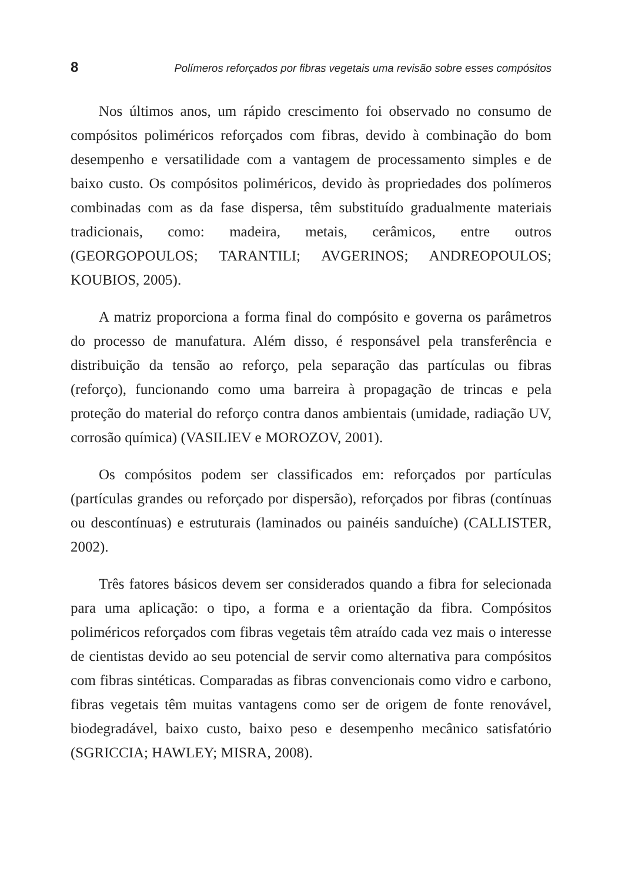8 Polímeros reforçados por fibras vegetais uma revisão sobre esses compósitos
Nos últimos anos, um rápido crescimento foi observado no consumo de compósitos poliméricos reforçados com fibras, devido à combinação do bom desempenho e versatilidade com a vantagem de processamento simples e de baixo custo. Os compósitos poliméricos, devido às propriedades dos polímeros combinadas com as da fase dispersa, têm substituído gradualmente materiais tradicionais, como: madeira, metais, cerâmicos, entre outros (GEORGOPOULOS; TARANTILI; AVGERINOS; ANDREOPOULOS; KOUBIOS, 2005).
A matriz proporciona a forma final do compósito e governa os parâmetros do processo de manufatura. Além disso, é responsável pela transferência e distribuição da tensão ao reforço, pela separação das partículas ou fibras (reforço), funcionando como uma barreira à propagação de trincas e pela proteção do material do reforço contra danos ambientais (umidade, radiação UV, corrosão química) (VASILIEV e MOROZOV, 2001).
Os compósitos podem ser classificados em: reforçados por partículas (partículas grandes ou reforçado por dispersão), reforçados por fibras (contínuas ou descontínuas) e estruturais (laminados ou painéis sanduíche) (CALLISTER, 2002).
Três fatores básicos devem ser considerados quando a fibra for selecionada para uma aplicação: o tipo, a forma e a orientação da fibra. Compósitos poliméricos reforçados com fibras vegetais têm atraído cada vez mais o interesse de cientistas devido ao seu potencial de servir como alternativa para compósitos com fibras sintéticas. Comparadas as fibras convencionais como vidro e carbono, fibras vegetais têm muitas vantagens como ser de origem de fonte renovável, biodegradável, baixo custo, baixo peso e desempenho mecânico satisfatório (SGRICCIA; HAWLEY; MISRA, 2008).